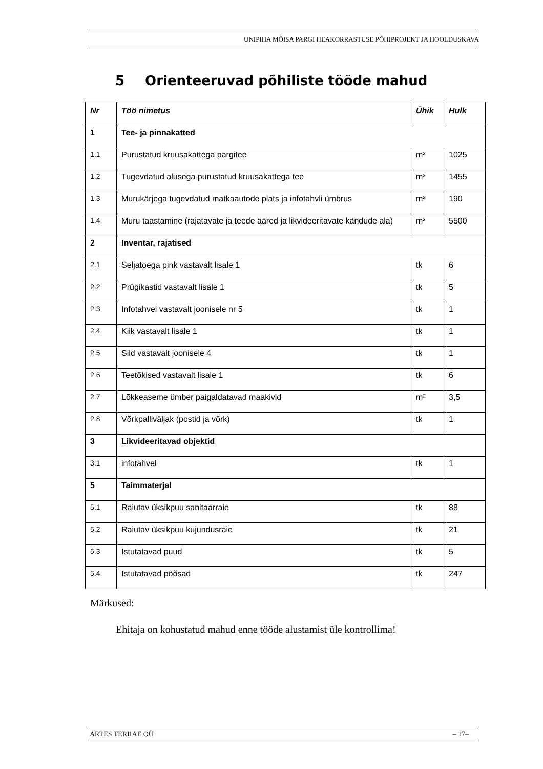UNIPIHA MÕISA PARGI HEAKORRASTUSE PÕHIPROJEKT JA HOOLDUSKAVA
5 Orienteeruvad põhiliste tööde mahud
| Nr | Töö nimetus | Ühik | Hulk |
| --- | --- | --- | --- |
| 1 | Tee- ja pinnakatted | | |
| 1.1 | Purustatud kruusakattega pargitee | m² | 1025 |
| 1.2 | Tugevdatud alusega purustatud kruusakattega tee | m² | 1455 |
| 1.3 | Murukärjega tugevdatud matkaautode plats ja infotahvli ümbrus | m² | 190 |
| 1.4 | Muru taastamine (rajatavate ja teede ääred ja likvideeritavate kändude ala) | m² | 5500 |
| 2 | Inventar, rajatised | | |
| 2.1 | Seljatoega pink vastavalt lisale 1 | tk | 6 |
| 2.2 | Prügikastid vastavalt lisale 1 | tk | 5 |
| 2.3 | Infotahvel vastavalt joonisele nr 5 | tk | 1 |
| 2.4 | Kiik vastavalt lisale 1 | tk | 1 |
| 2.5 | Sild vastavalt joonisele 4 | tk | 1 |
| 2.6 | Teetõkised vastavalt lisale 1 | tk | 6 |
| 2.7 | Lõkkeaseme ümber paigaldatavad maakivid | m² | 3,5 |
| 2.8 | Võrkpalliväljak (postid ja võrk) | tk | 1 |
| 3 | Likvideeritavad objektid | | |
| 3.1 | infotahvel | tk | 1 |
| 5 | Taimmaterjal | | |
| 5.1 | Raiutav üksikpuu sanitaarraie | tk | 88 |
| 5.2 | Raiutav üksikpuu kujundusraie | tk | 21 |
| 5.3 | Istutatavad puud | tk | 5 |
| 5.4 | Istutatavad põõsad | tk | 247 |
Märkused:
Ehitaja on kohustatud mahud enne tööde alustamist üle kontrollima!
ARTES TERRAE OÜ – 17–